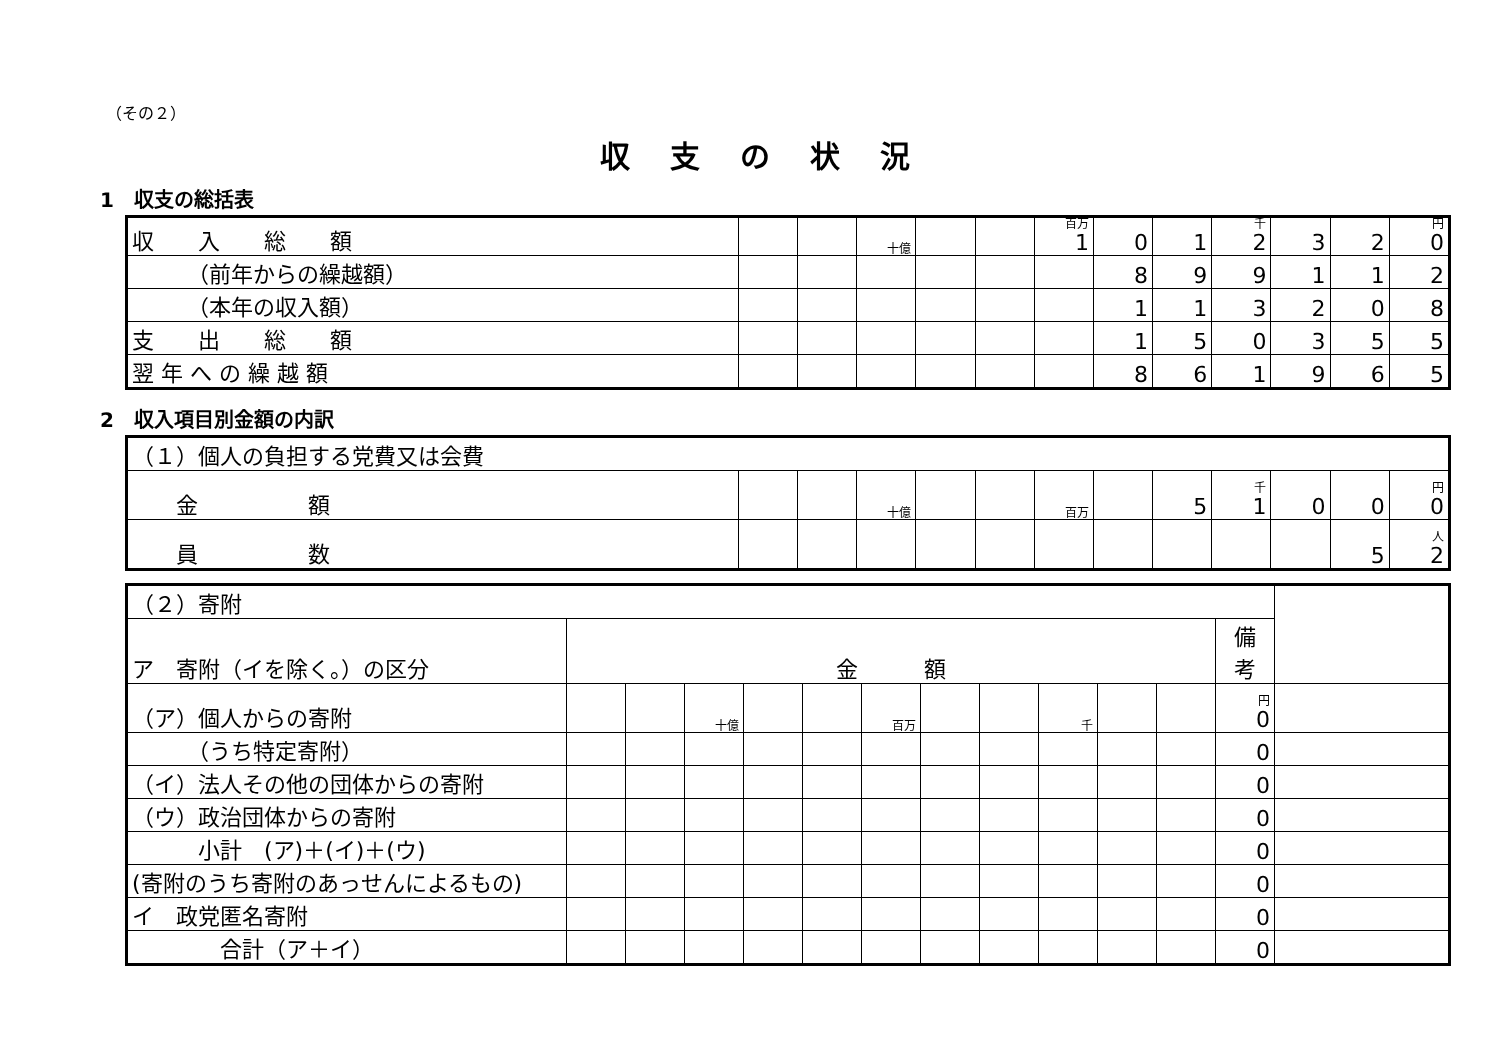（その２）
収支の状況
1　収支の総括表
| 収 入 総 額 | | | 十億 | | | 百万 1 | 0 | 1 | 千 2 | 3 | 2 | 円 0 |
| （前年からの繰越額） | | | | | | | 8 | 9 | 9 | 1 | 1 | 2 |
| （本年の収入額） | | | | | | | 1 | 1 | 3 | 2 | 0 | 8 |
| 支 出 総 額 | | | | | | | 1 | 5 | 0 | 3 | 5 | 5 |
| 翌 年 へ の 繰 越 額 | | | | | | | 8 | 6 | 1 | 9 | 6 | 5 |
2　収入項目別金額の内訳
| （１）個人の負担する党費又は会費 | | | | | | | | | | | | |
| 金 額 | | | 十億 | | | 百万 | | 5 | 千 1 | 0 | 0 | 円 0 |
| 員 数 | | | | | | | | | | | 5 | 人 2 |
| （２）寄附 | | | | | | | | | | | | | |
| ア 寄附（イを除く。）の区分 | 金 額 | | | | | | | | | | | 備 考 | |
| （ア）個人からの寄附 | | | 十億 | | | 百万 | | | 千 | | | 円 0 | |
| （うち特定寄附） | | | | | | | | | | | | 0 | |
| （イ）法人その他の団体からの寄附 | | | | | | | | | | | | 0 | |
| （ウ）政治団体からの寄附 | | | | | | | | | | | | 0 | |
| 小計 (ア)＋(イ)＋(ウ) | | | | | | | | | | | | 0 | |
| (寄附のうち寄附のあっせんによるもの) | | | | | | | | | | | | 0 | |
| イ 政党匿名寄附 | | | | | | | | | | | | 0 | |
| 合計（ア＋イ） | | | | | | | | | | | | 0 | |